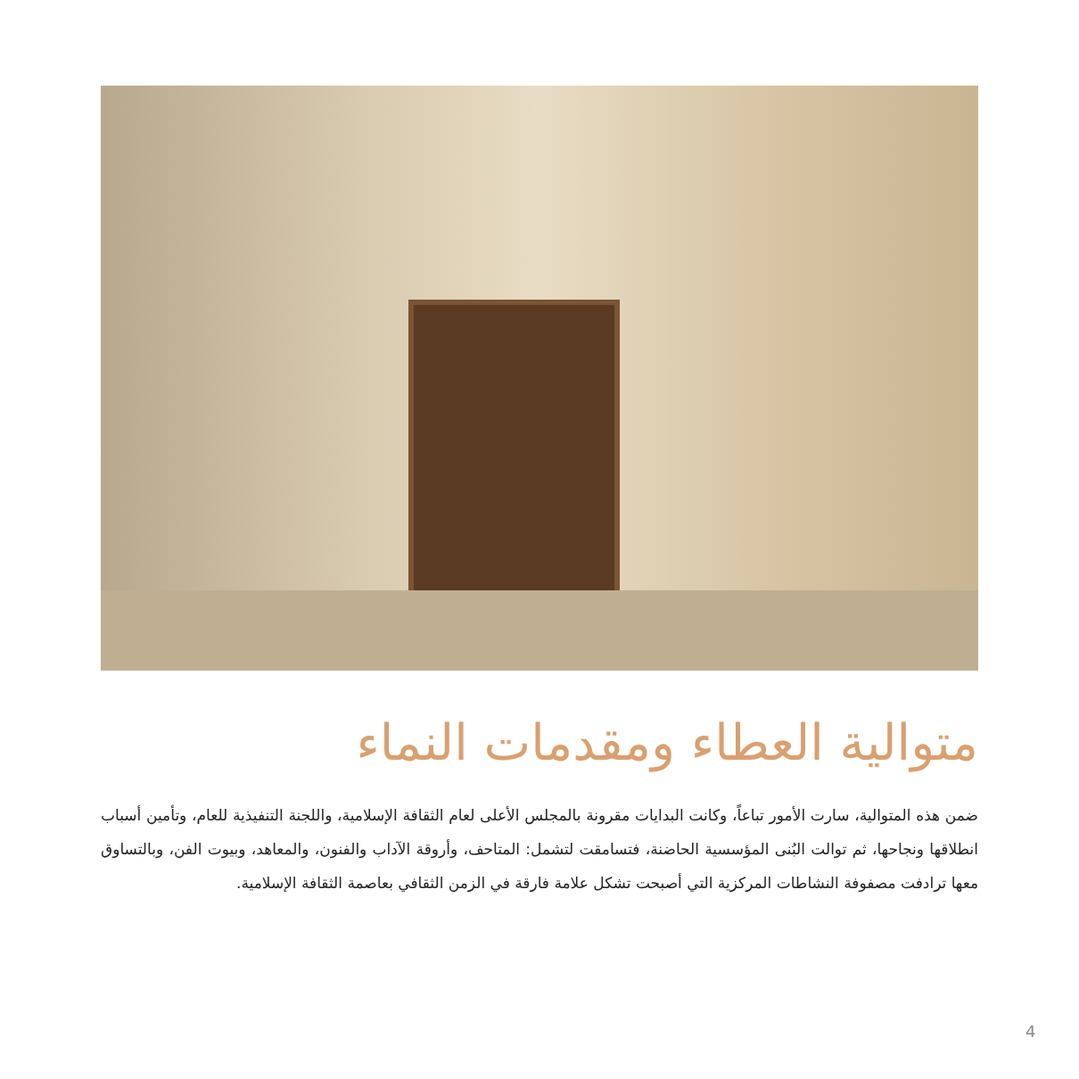متوالية العطاء ومقدمات النماء
ضمن هذه المتوالية، سارت الأمور تباعاً، وكانت البدايات مقرونة بالمجلس الأعلى لعام الثقافة الإسلامية، واللجنة التنفيذية للعام، وتأمين أسباب انطلاقها ونجاحها، ثم توالت البُنى المؤسسية الحاضنة، فتسامقت لتشمل: المتاحف، وأروقة الآداب والفنون، والمعاهد، وبيوت الفن، وبالتساوق معها ترادفت مصفوفة النشاطات المركزية التي أصبحت تشكل علامة فارقة في الزمن الثقافي بعاصمة الثقافة الإسلامية.
4